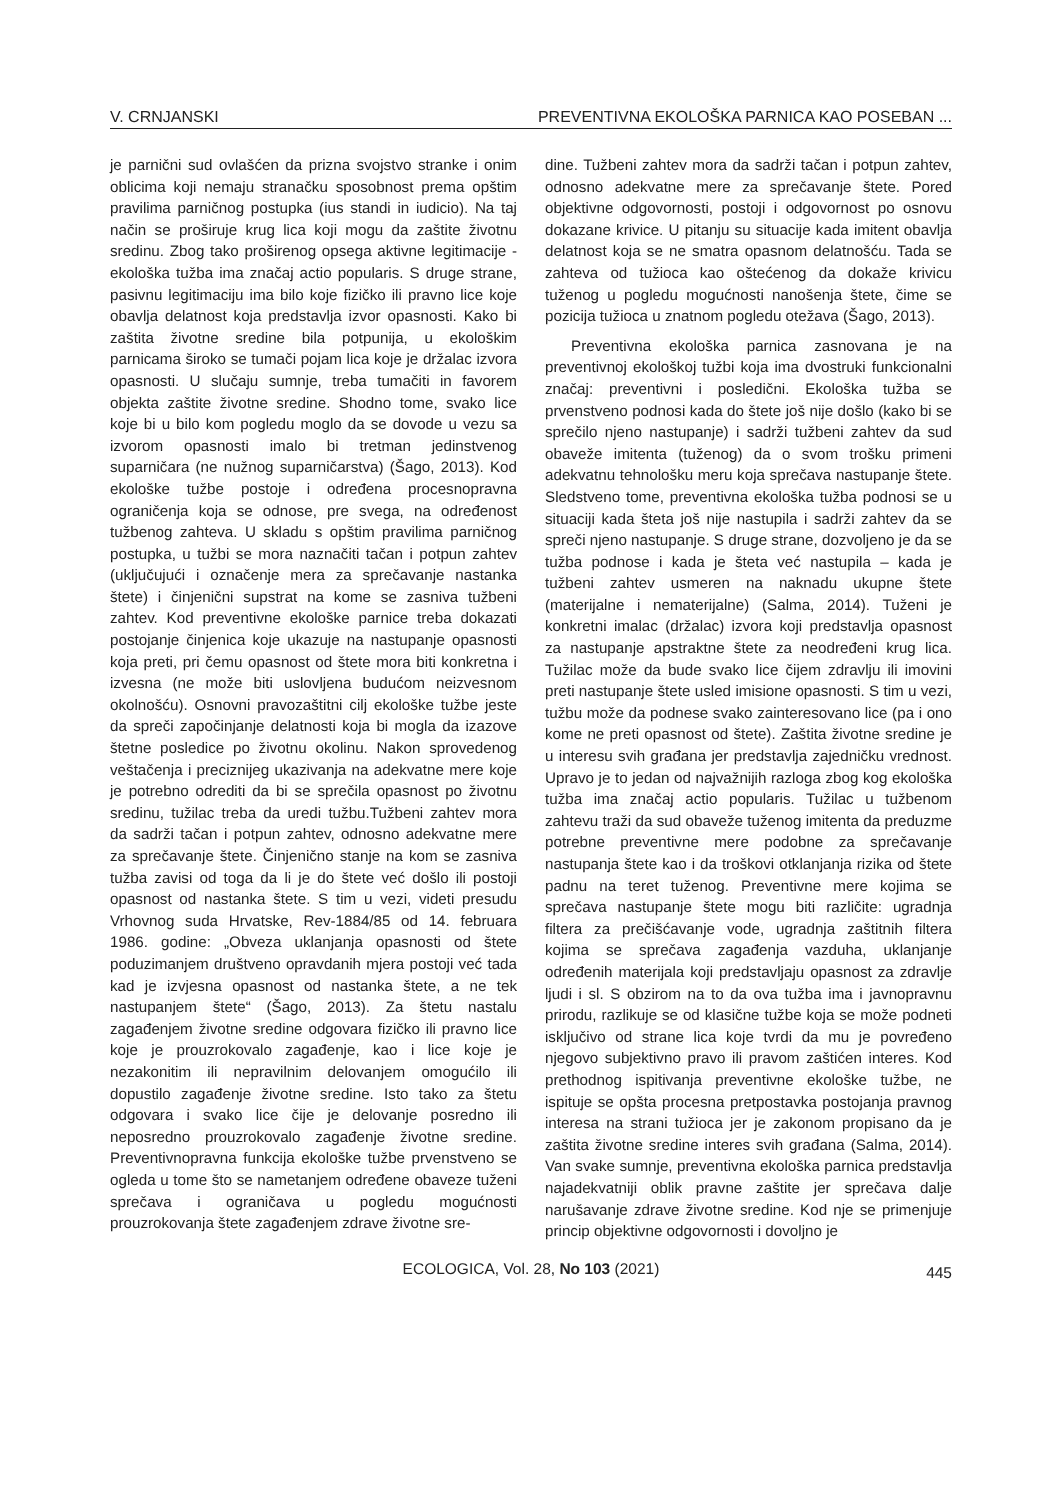V. CRNJANSKI PREVENTIVNA EKOLOŠKA PARNICA KAO POSEBAN ...
je parnični sud ovlašćen da prizna svojstvo stranke i onim oblicima koji nemaju stranačku sposobnost prema opštim pravilima parničnog postupka (ius standi in iudicio). Na taj način se proširuje krug lica koji mogu da zaštite životnu sredinu. Zbog tako proširenog opsega aktivne legitimacije - ekološka tužba ima značaj actio popularis. S druge strane, pasivnu legitimaciju ima bilo koje fizičko ili pravno lice koje obavlja delatnost koja predstavlja izvor opasnosti. Kako bi zaštita životne sredine bila potpunija, u ekološkim parnicama široko se tumači pojam lica koje je držalac izvora opasnosti. U slučaju sumnje, treba tumačiti in favorem objekta zaštite životne sredine. Shodno tome, svako lice koje bi u bilo kom pogledu moglo da se dovode u vezu sa izvorom opasnosti imalo bi tretman jedinstvenog suparničara (ne nužnog suparničarstva) (Šago, 2013). Kod ekološke tužbe postoje i određena procesnopravna ograničenja koja se odnose, pre svega, na određenost tužbenog zahteva. U skladu s opštim pravilima parničnog postupka, u tužbi se mora naznačiti tačan i potpun zahtev (uključujući i označenje mera za sprečavanje nastanka štete) i činjenični supstrat na kome se zasniva tužbeni zahtev. Kod preventivne ekološke parnice treba dokazati postojanje činjenica koje ukazuje na nastupanje opasnosti koja preti, pri čemu opasnost od štete mora biti konkretna i izvesna (ne može biti uslovljena budućom neizvesnom okolnošću). Osnovni pravozaštitni cilj ekološke tužbe jeste da spreči započinjanje delatnosti koja bi mogla da izazove štetne posledice po životnu okolinu. Nakon sprovedenog veštačenja i preciznijeg ukazivanja na adekvatne mere koje je potrebno odrediti da bi se sprečila opasnost po životnu sredinu, tužilac treba da uredi tužbu.Tužbeni zahtev mora da sadrži tačan i potpun zahtev, odnosno adekvatne mere za sprečavanje štete. Činjenično stanje na kom se zasniva tužba zavisi od toga da li je do štete već došlo ili postoji opasnost od nastanka štete. S tim u vezi, videti presudu Vrhovnog suda Hrvatske, Rev-1884/85 od 14. februara 1986. godine: „Obveza uklanjanja opasnosti od štete poduzimanjem društveno opravdanih mjera postoji već tada kad je izvjesna opasnost od nastanka štete, a ne tek nastupanjem štete“ (Šago, 2013). Za štetu nastalu zagađenjem životne sredine odgovara fizičko ili pravno lice koje je prouzrokovalo zagađenje, kao i lice koje je nezakonitim ili nepravilnim delovanjem omogućilo ili dopustilo zagađenje životne sredine. Isto tako za štetu odgovara i svako lice čije je delovanje posredno ili neposredno prouzrokovalo zagađenje životne sredine. Preventivnopravna funkcija ekološke tužbe prvenstveno se ogleda u tome što se nametanjem određene obaveze tuženi sprečava i ograničava u pogledu mogućnosti prouzrokovanja štete zagađenjem zdrave životne sre-
dine. Tužbeni zahtev mora da sadrži tačan i potpun zahtev, odnosno adekvatne mere za sprečavanje štete. Pored objektivne odgovornosti, postoji i odgovornost po osnovu dokazane krivice. U pitanju su situacije kada imitent obavlja delatnost koja se ne smatra opasnom delatnošću. Tada se zahteva od tužioca kao oštećenog da dokaže krivicu tuženog u pogledu mogućnosti nanošenja štete, čime se pozicija tužioca u znatnom pogledu otežava (Šago, 2013).
Preventivna ekološka parnica zasnovana je na preventivnoj ekološkoj tužbi koja ima dvostruki funkcionalni značaj: preventivni i posledični. Ekološka tužba se prvenstveno podnosi kada do štete još nije došlo (kako bi se sprečilo njeno nastupanje) i sadrži tužbeni zahtev da sud obaveže imitenta (tuženog) da o svom trošku primeni adekvatnu tehnološku meru koja sprečava nastupanje štete. Sledstveno tome, preventivna ekološka tužba podnosi se u situaciji kada šteta još nije nastupila i sadrži zahtev da se spreči njeno nastupanje. S druge strane, dozvoljeno je da se tužba podnose i kada je šteta već nastupila – kada je tužbeni zahtev usmeren na naknadu ukupne štete (materijalne i nematerijalne) (Salma, 2014). Tuženi je konkretni imalac (držalac) izvora koji predstavlja opasnost za nastupanje apstraktne štete za neodređeni krug lica. Tužilac može da bude svako lice čijem zdravlju ili imovini preti nastupanje štete usled imisione opasnosti. S tim u vezi, tužbu može da podnese svako zainteresovano lice (pa i ono kome ne preti opasnost od štete). Zaštita životne sredine je u interesu svih građana jer predstavlja zajedničku vrednost. Upravo je to jedan od najvažnijih razloga zbog kog ekološka tužba ima značaj actio popularis. Tužilac u tužbenom zahtevu traži da sud obaveže tuženog imitenta da preduzme potrebne preventivne mere podobne za sprečavanje nastupanja štete kao i da troškovi otklanjanja rizika od štete padnu na teret tuženog. Preventivne mere kojima se sprečava nastupanje štete mogu biti različite: ugradnja filtera za prečišćavanje vode, ugradnja zaštitnih filtera kojima se sprečava zagađenja vazduha, uklanjanje određenih materijala koji predstavljaju opasnost za zdravlje ljudi i sl. S obzirom na to da ova tužba ima i javnopravnu prirodu, razlikuje se od klasične tužbe koja se može podneti isključivo od strane lica koje tvrdi da mu je povređeno njegovo subjektivno pravo ili pravom zaštićen interes. Kod prethodnog ispitivanja preventivne ekološke tužbe, ne ispituje se opšta procesna pretpostavka postojanja pravnog interesa na strani tužioca jer je zakonom propisano da je zaštita životne sredine interes svih građana (Salma, 2014). Van svake sumnje, preventivna ekološka parnica predstavlja najadekvatniji oblik pravne zaštite jer sprečava dalje narušavanje zdrave životne sredine. Kod nje se primenjuje princip objektivne odgovornosti i dovoljno je
ECOLOGICA, Vol. 28, No 103 (2021)
445